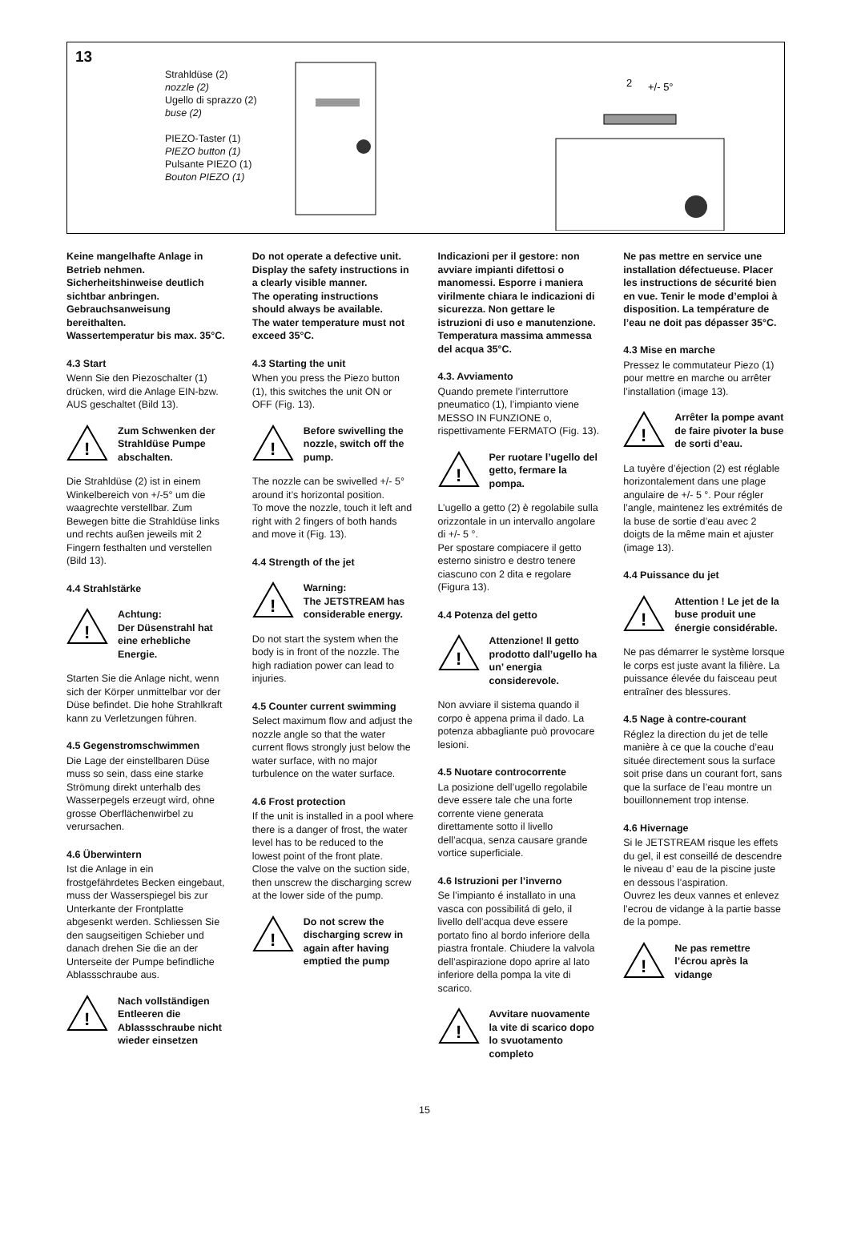13
Strahldüse (2)
nozzle (2)
Ugello di sprazzo (2)
buse (2)
PIEZO-Taster (1)
PIEZO button (1)
Pulsante PIEZO (1)
Bouton PIEZO (1)
2
+/- 5°
Keine mangelhafte Anlage in Betrieb nehmen.
Sicherheitshinweise deutlich sichtbar anbringen. Gebrauchsanweisung bereithalten.
Wassertemperatur bis max. 35°C.
4.3 Start
Wenn Sie den Piezoschalter (1) drücken, wird die Anlage EIN-bzw. AUS geschaltet (Bild 13).
!
Zum Schwenken der Strahldüse Pumpe abschalten.
Die Strahldüse (2) ist in einem Winkelbereich von +/-5° um die waagrechte verstellbar. Zum Bewegen bitte die Strahldüse links und rechts außen jeweils mit 2 Fingern festhalten und verstellen (Bild 13).
4.4 Strahlstärke
!
Achtung:
Der Düsenstrahl hat eine erhebliche Energie.
Starten Sie die Anlage nicht, wenn sich der Körper unmittelbar vor der Düse befindet. Die hohe Strahlkraft kann zu Verletzungen führen.
4.5 Gegenstromschwimmen
Die Lage der einstellbaren Düse muss so sein, dass eine starke Strömung direkt unterhalb des Wasserpegels erzeugt wird, ohne grosse Oberflächenwirbel zu verursachen.
4.6 Überwintern
Ist die Anlage in ein frostgefährdetes Becken eingebaut, muss der Wasserspiegel bis zur Unterkante der Frontplatte abgesenkt werden. Schliessen Sie den saugseitigen Schieber und danach drehen Sie die an der Unterseite der Pumpe befindliche Ablassschraube aus.
!
Nach vollständigen Entleeren die Ablassschraube nicht wieder einsetzen
Do not operate a defective unit.
Display the safety instructions in a clearly visible manner.
The operating instructions should always be available.
The water temperature must not exceed 35°C.
4.3 Starting the unit
When you press the Piezo button (1), this switches the unit ON or OFF (Fig. 13).
!
Before swivelling the nozzle, switch off the pump.
The nozzle can be swivelled +/- 5° around it’s horizontal position.
To move the nozzle, touch it left and right with 2 fingers of both hands and move it (Fig. 13).
4.4 Strength of the jet
!
Warning:
The JETSTREAM has considerable energy.
Do not start the system when the body is in front of the nozzle. The high radiation power can lead to injuries.
4.5 Counter current swimming
Select maximum flow and adjust the nozzle angle so that the water current flows strongly just below the water surface, with no major turbulence on the water surface.
4.6 Frost protection
If the unit is installed in a pool where there is a danger of frost, the water level has to be reduced to the lowest point of the front plate.
Close the valve on the suction side, then unscrew the discharging screw at the lower side of the pump.
!
Do not screw the discharging screw in again after having emptied the pump
Indicazioni per il gestore: non avviare impianti difettosi o manomessi. Esporre i maniera virilmente chiara le indicazioni di sicurezza. Non gettare le istruzioni di uso e manutenzione. Temperatura massima ammessa del acqua 35°C.
4.3. Avviamento
Quando premete l’interruttore pneumatico (1), l’impianto viene MESSO IN FUNZIONE o, rispettivamente FERMATO (Fig. 13).
!
Per ruotare l’ugello del getto, fermare la pompa.
L’ugello a getto (2) è regolabile sulla orizzontale in un intervallo angolare di +/- 5 °.
Per spostare compiacere il getto esterno sinistro e destro tenere ciascuno con 2 dita e regolare (Figura 13).
4.4 Potenza del getto
!
Attenzione! Il getto prodotto dall’ugello ha un’ energia considerevole.
Non avviare il sistema quando il corpo è appena prima il dado. La potenza abbagliante può provocare lesioni.
4.5 Nuotare controcorrente
La posizione dell’ugello regolabile deve essere tale che una forte corrente viene generata direttamente sotto il livello dell’acqua, senza causare grande vortice superficiale.
4.6 Istruzioni per l’inverno
Se l’impianto é installato in una vasca con possibilitá di gelo, il livello dell’acqua deve essere portato fino al bordo inferiore della piastra frontale. Chiudere la valvola dell’aspirazione dopo aprire al lato inferiore della pompa la vite di scarico.
!
Avvitare nuovamente la vite di scarico dopo lo svuotamento completo
Ne pas mettre en service une installation défectueuse. Placer les instructions de sécurité bien en vue. Tenir le mode d’emploi à disposition. La température de l’eau ne doit pas dépasser 35°C.
4.3 Mise en marche
Pressez le commutateur Piezo (1) pour mettre en marche ou arrêter l’installation (image 13).
!
Arrêter la pompe avant de faire pivoter la buse de sorti d’eau.
La tuyère d’éjection (2) est réglable horizontalement dans une plage angulaire de +/- 5 °. Pour régler l’angle, maintenez les extrémités de la buse de sortie d’eau avec 2 doigts de la même main et ajuster (image 13).
4.4 Puissance du jet
!
Attention ! Le jet de la buse produit une énergie considérable.
Ne pas démarrer le système lorsque le corps est juste avant la filière. La puissance élevée du faisceau peut entraîner des blessures.
4.5 Nage à contre-courant
Réglez la direction du jet de telle manière à ce que la couche d’eau située directement sous la surface soit prise dans un courant fort, sans que la surface de l’eau montre un bouillonnement trop intense.
4.6 Hivernage
Si le JETSTREAM risque les effets du gel, il est conseillé de descendre le niveau d’ eau de la piscine juste en dessous l’aspiration.
Ouvrez les deux vannes et enlevez l’ecrou de vidange à la partie basse de la pompe.
!
Ne pas remettre l’écrou après la vidange
15